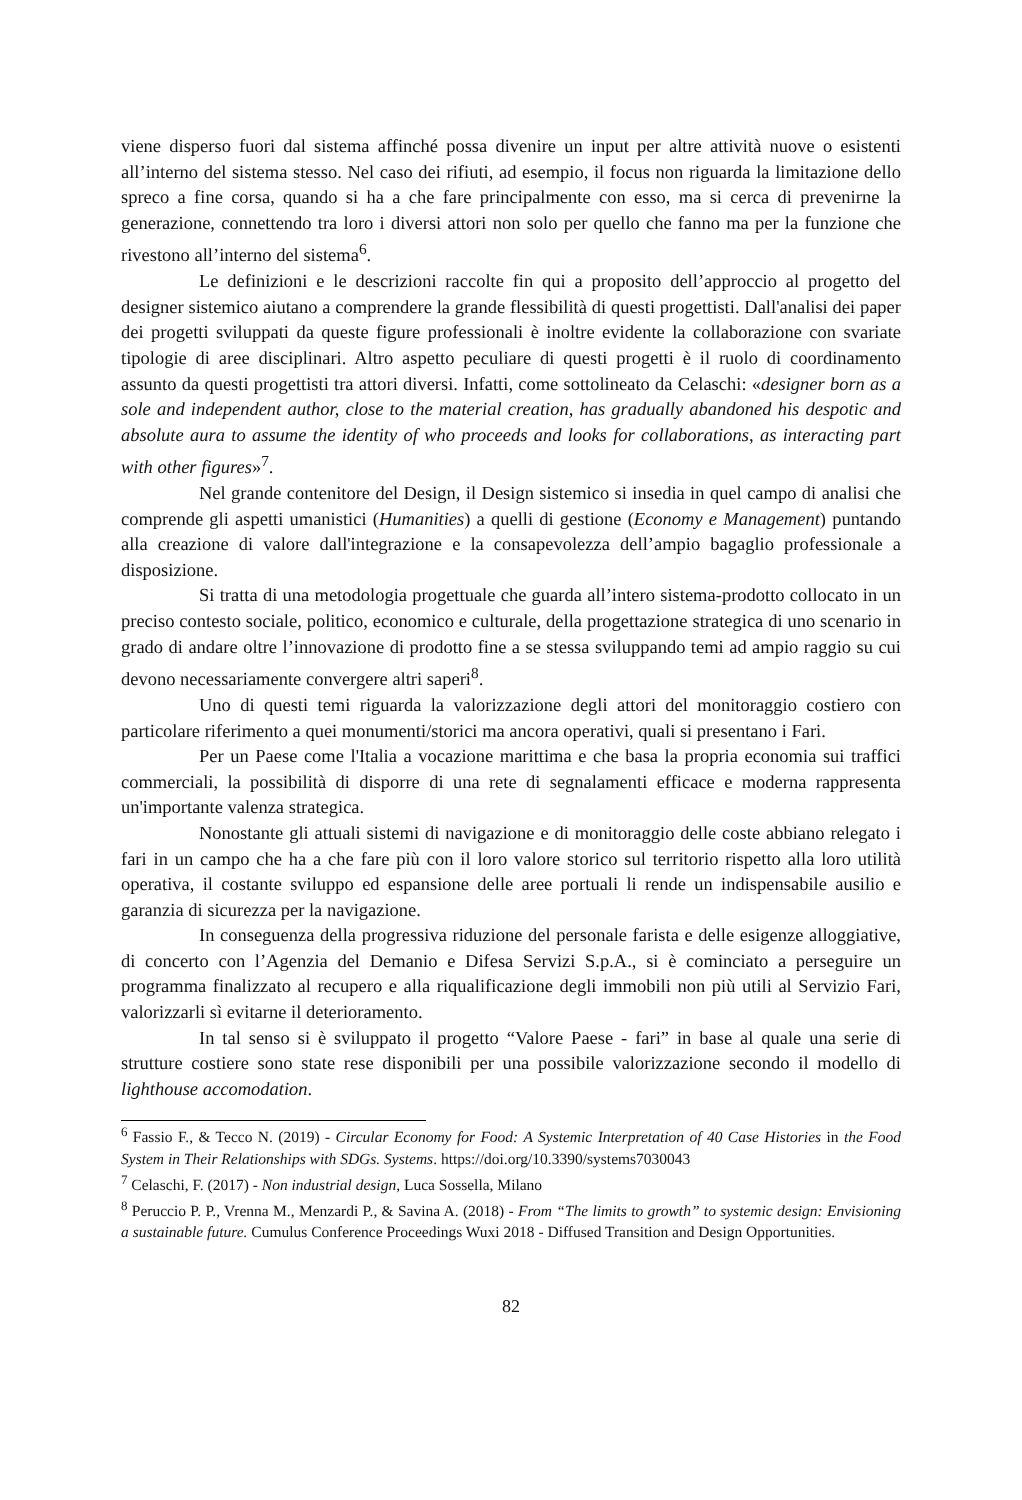viene disperso fuori dal sistema affinché possa divenire un input per altre attività nuove o esistenti all’interno del sistema stesso. Nel caso dei rifiuti, ad esempio, il focus non riguarda la limitazione dello spreco a fine corsa, quando si ha a che fare principalmente con esso, ma si cerca di prevenirne la generazione, connettendo tra loro i diversi attori non solo per quello che fanno ma per la funzione che rivestono all’interno del sistema<sup>6</sup>.
Le definizioni e le descrizioni raccolte fin qui a proposito dell’approccio al progetto del designer sistemico aiutano a comprendere la grande flessibilità di questi progettisti. Dall'analisi dei paper dei progetti sviluppati da queste figure professionali è inoltre evidente la collaborazione con svariate tipologie di aree disciplinari. Altro aspetto peculiare di questi progetti è il ruolo di coordinamento assunto da questi progettisti tra attori diversi. Infatti, come sottolineato da Celaschi: «designer born as a sole and independent author, close to the material creation, has gradually abandoned his despotic and absolute aura to assume the identity of who proceeds and looks for collaborations, as interacting part with other figures»<sup>7</sup>.
Nel grande contenitore del Design, il Design sistemico si insedia in quel campo di analisi che comprende gli aspetti umanistici (Humanities) a quelli di gestione (Economy e Management) puntando alla creazione di valore dall'integrazione e la consapevolezza dell’ampio bagaglio professionale a disposizione.
Si tratta di una metodologia progettuale che guarda all’intero sistema-prodotto collocato in un preciso contesto sociale, politico, economico e culturale, della progettazione strategica di uno scenario in grado di andare oltre l’innovazione di prodotto fine a se stessa sviluppando temi ad ampio raggio su cui devono necessariamente convergere altri saperi<sup>8</sup>.
Uno di questi temi riguarda la valorizzazione degli attori del monitoraggio costiero con particolare riferimento a quei monumenti/storici ma ancora operativi, quali si presentano i Fari.
Per un Paese come l'Italia a vocazione marittima e che basa la propria economia sui traffici commerciali, la possibilità di disporre di una rete di segnalamenti efficace e moderna rappresenta un'importante valenza strategica.
Nonostante gli attuali sistemi di navigazione e di monitoraggio delle coste abbiano relegato i fari in un campo che ha a che fare più con il loro valore storico sul territorio rispetto alla loro utilità operativa, il costante sviluppo ed espansione delle aree portuali li rende un indispensabile ausilio e garanzia di sicurezza per la navigazione.
In conseguenza della progressiva riduzione del personale farista e delle esigenze alloggiative, di concerto con l’Agenzia del Demanio e Difesa Servizi S.p.A., si è cominciato a perseguire un programma finalizzato al recupero e alla riqualificazione degli immobili non più utili al Servizio Fari, valorizzarli sì evitarne il deterioramento.
In tal senso si è sviluppato il progetto “Valore Paese - fari” in base al quale una serie di strutture costiere sono state rese disponibili per una possibile valorizzazione secondo il modello di lighthouse accomodation.
<sup>6</sup> Fassio F., & Tecco N. (2019) - Circular Economy for Food: A Systemic Interpretation of 40 Case Histories in the Food System in Their Relationships with SDGs. Systems. https://doi.org/10.3390/systems7030043
<sup>7</sup> Celaschi, F. (2017) - Non industrial design, Luca Sossella, Milano
<sup>8</sup> Peruccio P. P., Vrenna M., Menzardi P., & Savina A. (2018) - From “The limits to growth” to systemic design: Envisioning a sustainable future. Cumulus Conference Proceedings Wuxi 2018 - Diffused Transition and Design Opportunities.
82